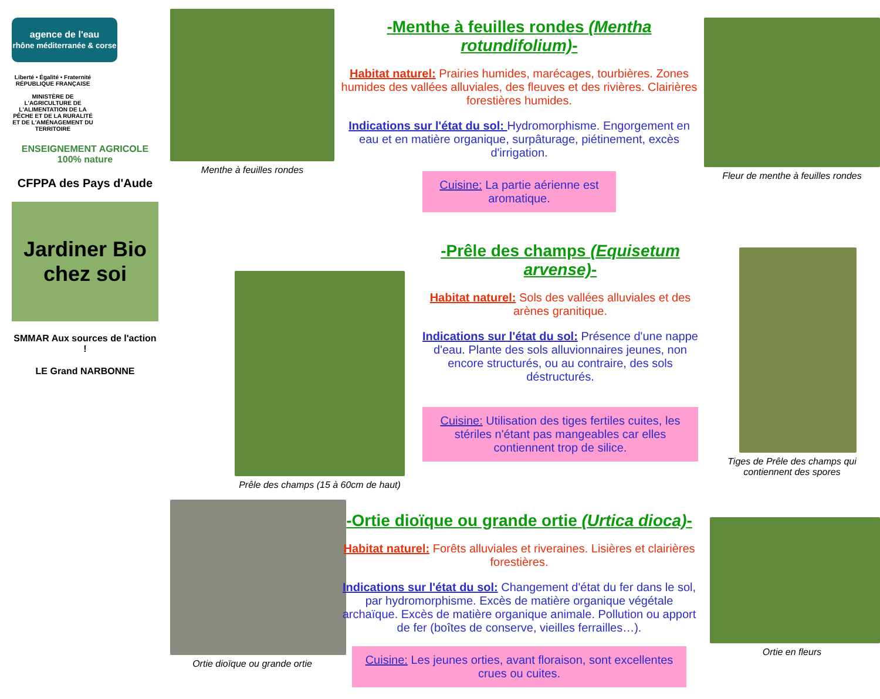agence de l'eau
rhône méditerranée & corse
Liberté • Égalité • Fraternité
RÉPUBLIQUE FRANÇAISE
MINISTÈRE DE L'AGRICULTURE DE L'ALIMENTATION DE LA PÊCHE ET DE LA RURALITÉ ET DE L'AMÉNAGEMENT DU TERRITOIRE
ENSEIGNEMENT AGRICOLE 100% nature
CFPPA des Pays d'Aude
Jardiner Bio chez soi
SMMAR Aux sources de l'action !
LE Grand NARBONNE
Menthe à feuilles rondes
-Menthe à feuilles rondes (Mentha rotundifolium)-
Habitat naturel: Prairies humides, marécages, tourbières. Zones humides des vallées alluviales, des fleuves et des rivières. Clairières forestières humides.
Indications sur l'état du sol: Hydromorphisme. Engorgement en eau et en matière organique, surpâturage, piétinement, excès d'irrigation.
Cuisine: La partie aérienne est aromatique.
Fleur de menthe à feuilles rondes
Prêle des champs (15 à 60cm de haut)
-Prêle des champs (Equisetum arvense)-
Habitat naturel: Sols des vallées alluviales et des arènes granitique.
Indications sur l'état du sol: Présence d'une nappe d'eau. Plante des sols alluvionnaires jeunes, non encore structurés, ou au contraire, des sols déstructurés.
Cuisine: Utilisation des tiges fertiles cuites, les stériles n'étant pas mangeables car elles contiennent trop de silice.
Tiges de Prêle des champs qui contiennent des spores
Ortie dioïque ou grande ortie
-Ortie dioïque ou grande ortie (Urtica dioca)-
Habitat naturel: Forêts alluviales et riveraines. Lisières et clairières forestières.
Indications sur l'état du sol: Changement d'état du fer dans le sol, par hydromorphisme. Excès de matière organique végétale archaïque. Excès de matière organique animale. Pollution ou apport de fer (boîtes de conserve, vieilles ferrailles…).
Cuisine: Les jeunes orties, avant floraison, sont excellentes crues ou cuites.
Ortie en fleurs